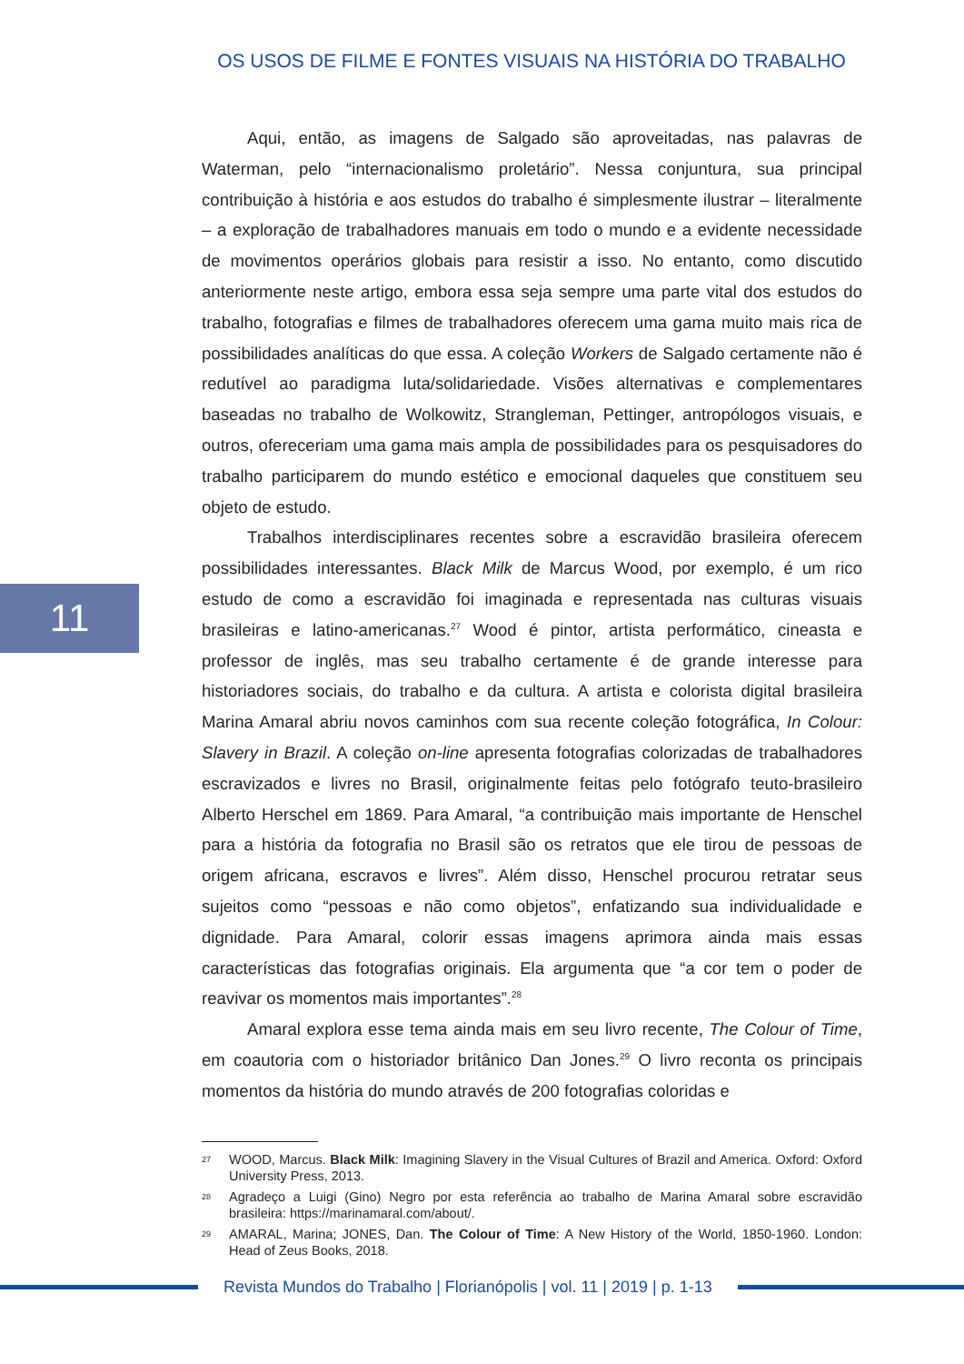OS USOS DE FILME E FONTES VISUAIS NA HISTÓRIA DO TRABALHO
Aqui, então, as imagens de Salgado são aproveitadas, nas palavras de Waterman, pelo “internacionalismo proletário”. Nessa conjuntura, sua principal contribuição à história e aos estudos do trabalho é simplesmente ilustrar – literalmente – a exploração de trabalhadores manuais em todo o mundo e a evidente necessidade de movimentos operários globais para resistir a isso. No entanto, como discutido anteriormente neste artigo, embora essa seja sempre uma parte vital dos estudos do trabalho, fotografias e filmes de trabalhadores oferecem uma gama muito mais rica de possibilidades analíticas do que essa. A coleção Workers de Salgado certamente não é redutível ao paradigma luta/solidariedade. Visões alternativas e complementares baseadas no trabalho de Wolkowitz, Strangleman, Pettinger, antropólogos visuais, e outros, ofereceriam uma gama mais ampla de possibilidades para os pesquisadores do trabalho participarem do mundo estético e emocional daqueles que constituem seu objeto de estudo.
Trabalhos interdisciplinares recentes sobre a escravidão brasileira oferecem possibilidades interessantes. Black Milk de Marcus Wood, por exemplo, é um rico estudo de como a escravidão foi imaginada e representada nas culturas visuais brasileiras e latino-americanas.<sup>27</sup> Wood é pintor, artista performático, cineasta e professor de inglês, mas seu trabalho certamente é de grande interesse para historiadores sociais, do trabalho e da cultura. A artista e colorista digital brasileira Marina Amaral abriu novos caminhos com sua recente coleção fotográfica, In Colour: Slavery in Brazil. A coleção on-line apresenta fotografias colorizadas de trabalhadores escravizados e livres no Brasil, originalmente feitas pelo fotógrafo teuto-brasileiro Alberto Herschel em 1869. Para Amaral, “a contribuição mais importante de Henschel para a história da fotografia no Brasil são os retratos que ele tirou de pessoas de origem africana, escravos e livres”. Além disso, Henschel procurou retratar seus sujeitos como “pessoas e não como objetos”, enfatizando sua individualidade e dignidade. Para Amaral, colorir essas imagens aprimora ainda mais essas características das fotografias originais. Ela argumenta que “a cor tem o poder de reavivar os momentos mais importantes”.<sup>28</sup>
Amaral explora esse tema ainda mais em seu livro recente, The Colour of Time, em coautoria com o historiador britânico Dan Jones.<sup>29</sup> O livro reconta os principais momentos da história do mundo através de 200 fotografias coloridas e
11
27
WOOD, Marcus. Black Milk: Imagining Slavery in the Visual Cultures of Brazil and America. Oxford: Oxford University Press, 2013.
28
Agradeço a Luigi (Gino) Negro por esta referência ao trabalho de Marina Amaral sobre escravidão brasileira: https://marinamaral.com/about/.
29
AMARAL, Marina; JONES, Dan. The Colour of Time: A New History of the World, 1850-1960. London: Head of Zeus Books, 2018.
Revista Mundos do Trabalho | Florianópolis | vol. 11 | 2019 | p. 1-13